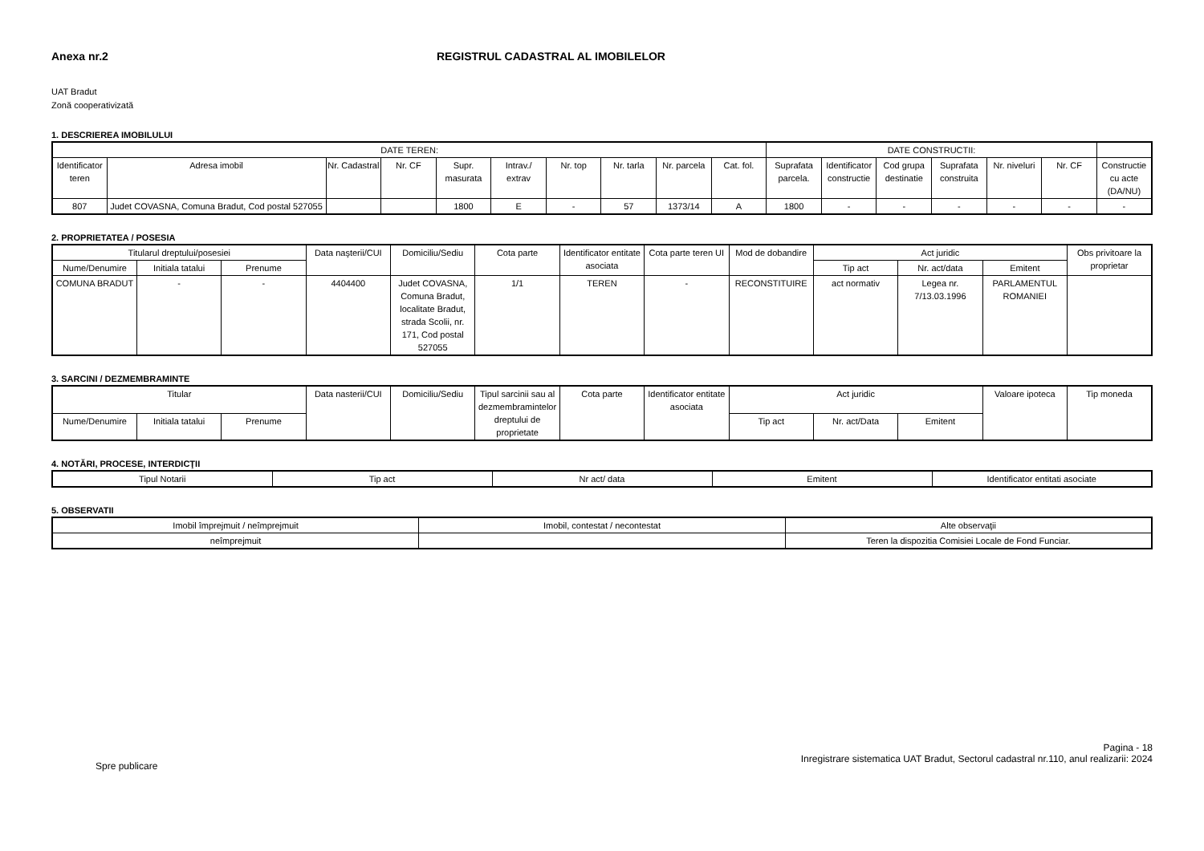Anexa nr.2 REGISTRUL CADASTRAL AL IMOBILELOR
UAT Bradut
Zonă cooperativizată
1. DESCRIEREA IMOBILULUI
| DATE TEREN: | | | | | | | | | | DATE CONSTRUCTII: | | | | | | |
| --- | --- | --- | --- | --- | --- | --- | --- | --- | --- | --- | --- | --- | --- | --- | --- | --- |
| Identificator teren | Adresa imobil | Nr. Cadastral | Nr. CF | Supr. masurata | Intrav./ extrav | Nr. top | Nr. tarla | Nr. parcela | Cat. fol. | Suprafata parcela. | Identificator constructie | Cod grupa destinatie | Suprafata construita | Nr. niveluri | Nr. CF | Constructie cu acte (DA/NU) |
| 807 | Judet COVASNA, Comuna Bradut, Cod postal 527055 | | | 1800 | E | - | 57 | 1373/14 | A | 1800 | - | - | - | - | - | - |
2. PROPRIETATEA / POSESIA
| Titularul dreptului/posesiei | | | Data naşterii/CUI | Domiciliu/Sediu | Cota parte | Identificator entitate asociata | Cota parte teren UI | Mod de dobandire | Act juridic | | | Obs privitoare la proprietar |
| --- | --- | --- | --- | --- | --- | --- | --- | --- | --- | --- | --- | --- |
| Nume/Denumire | Initiala tatalui | Prenume | | | | | | | Tip act | Nr. act/data | Emitent | |
| COMUNA BRADUT | - | - | 4404400 | Judet COVASNA, Comuna Bradut, localitate Bradut, strada Scolii, nr. 171, Cod postal 527055 | 1/1 | TEREN | - | RECONSTITUIRE | act normativ | Legea nr. 7/13.03.1996 | PARLAMENTUL ROMANIEI | |
3. SARCINI / DEZMEMBRAMINTE
| Titular | | | Data nasterii/CUI | Domiciliu/Sediu | Tipul sarcinii sau al dezmembramintelor dreptului de proprietate | Cota parte | Identificator entitate asociata | Act juridic | | | Valoare ipoteca | Tip moneda |
| --- | --- | --- | --- | --- | --- | --- | --- | --- | --- | --- | --- | --- |
| Nume/Denumire | Initiala tatalui | Prenume | | | | | | Tip act | Nr. act/Data | Emitent | | |
4. NOTĂRI, PROCESE, INTERDICŢII
| Tipul Notarii | Tip act | Nr act/ data | Emitent | Identificator entitati asociate |
| --- | --- | --- | --- | --- |
5. OBSERVATII
| Imobil împrejmuit / neîmprejmuit | Imobil, contestat / necontestat | Alte observaţii |
| --- | --- | --- |
| neîmprejmuit | | Teren la dispozitia Comisiei Locale de Fond Funciar. |
Spre publicare
Pagina - 18
Inregistrare sistematica UAT Bradut, Sectorul cadastral nr.110, anul realizarii: 2024